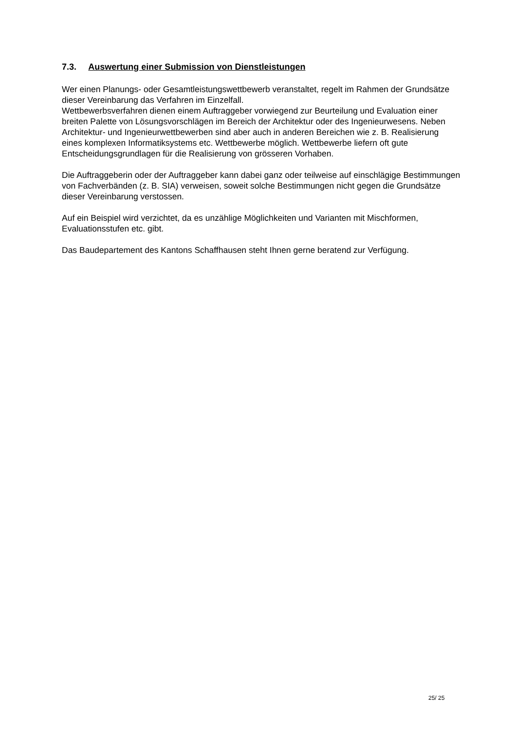7.3. Auswertung einer Submission von Dienstleistungen
Wer einen Planungs- oder Gesamtleistungswettbewerb veranstaltet, regelt im Rahmen der Grundsätze dieser Vereinbarung das Verfahren im Einzelfall.
Wettbewerbsverfahren dienen einem Auftraggeber vorwiegend zur Beurteilung und Evaluation einer breiten Palette von Lösungsvorschlägen im Bereich der Architektur oder des Ingenieurwesens. Neben Architektur- und Ingenieurwettbewerben sind aber auch in anderen Bereichen wie z. B. Realisierung eines komplexen Informatiksystems etc. Wettbewerbe möglich. Wettbewerbe liefern oft gute Entscheidungsgrundlagen für die Realisierung von grösseren Vorhaben.
Die Auftraggeberin oder der Auftraggeber kann dabei ganz oder teilweise auf einschlägige Bestimmungen von Fachverbänden (z. B. SIA) verweisen, soweit solche Bestimmungen nicht gegen die Grundsätze dieser Vereinbarung verstossen.
Auf ein Beispiel wird verzichtet, da es unzählige Möglichkeiten und Varianten mit Mischformen, Evaluationsstufen etc. gibt.
Das Baudepartement des Kantons Schaffhausen steht Ihnen gerne beratend zur Verfügung.
25/ 25